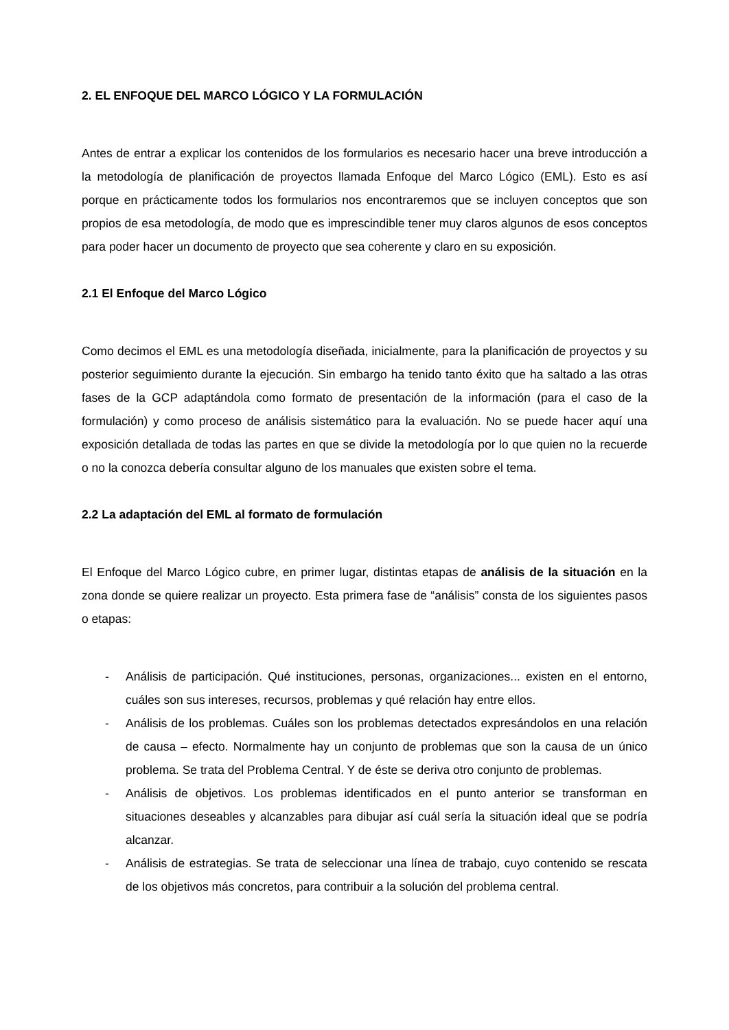2. EL ENFOQUE DEL MARCO LÓGICO Y LA FORMULACIÓN
Antes de entrar a explicar los contenidos de los formularios es necesario hacer una breve introducción a la metodología de planificación de proyectos llamada Enfoque del Marco Lógico (EML). Esto es así porque en prácticamente todos los formularios nos encontraremos que se incluyen conceptos que son propios de esa metodología, de modo que es imprescindible tener muy claros algunos de esos conceptos para poder hacer un documento de proyecto que sea coherente y claro en su exposición.
2.1 El Enfoque del Marco Lógico
Como decimos el EML es una metodología diseñada, inicialmente, para la planificación de proyectos y su posterior seguimiento durante la ejecución. Sin embargo ha tenido tanto éxito que ha saltado a las otras fases de la GCP adaptándola como formato de presentación de la información (para el caso de la formulación) y como proceso de análisis sistemático para la evaluación. No se puede hacer aquí una exposición detallada de todas las partes en que se divide la metodología por lo que quien no la recuerde o no la conozca debería consultar alguno de los manuales que existen sobre el tema.
2.2 La adaptación del EML al formato de formulación
El Enfoque del Marco Lógico cubre, en primer lugar, distintas etapas de análisis de la situación en la zona donde se quiere realizar un proyecto. Esta primera fase de “análisis” consta de los siguientes pasos o etapas:
- Análisis de participación. Qué instituciones, personas, organizaciones... existen en el entorno, cuáles son sus intereses, recursos, problemas y qué relación hay entre ellos.
- Análisis de los problemas. Cuáles son los problemas detectados expresándolos en una relación de causa – efecto. Normalmente hay un conjunto de problemas que son la causa de un único problema. Se trata del Problema Central. Y de éste se deriva otro conjunto de problemas.
- Análisis de objetivos. Los problemas identificados en el punto anterior se transforman en situaciones deseables y alcanzables para dibujar así cuál sería la situación ideal que se podría alcanzar.
- Análisis de estrategias. Se trata de seleccionar una línea de trabajo, cuyo contenido se rescata de los objetivos más concretos, para contribuir a la solución del problema central.